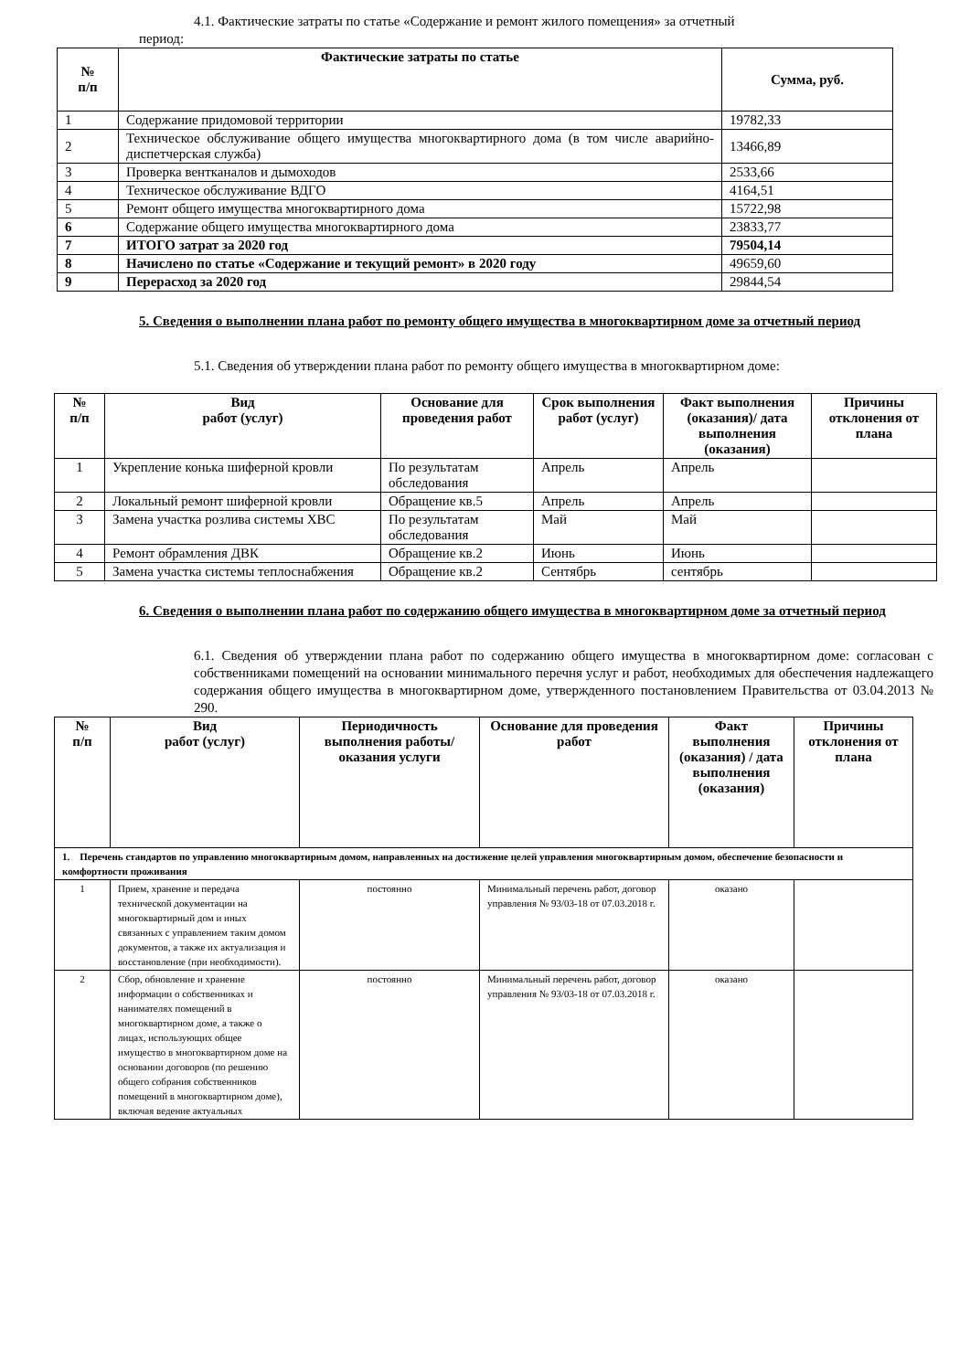4.1. Фактические затраты по статье «Содержание и ремонт жилого помещения» за отчетный
период:
| № п/п | Фактические затраты по статье | Сумма, руб. |
| --- | --- | --- |
| 1 | Содержание придомовой территории | 19782,33 |
| 2 | Техническое обслуживание общего имущества многоквартирного дома (в том числе аварийно-диспетчерская служба) | 13466,89 |
| 3 | Проверка вентканалов и дымоходов | 2533,66 |
| 4 | Техническое обслуживание ВДГО | 4164,51 |
| 5 | Ремонт общего имущества многоквартирного дома | 15722,98 |
| 6 | Содержание общего имущества многоквартирного дома | 23833,77 |
| 7 | ИТОГО затрат за 2020 год | 79504,14 |
| 8 | Начислено по статье «Содержание и текущий ремонт» в 2020 году | 49659,60 |
| 9 | Перерасход за 2020 год | 29844,54 |
5. Сведения о выполнении плана работ по ремонту общего имущества в многоквартирном доме за отчетный период
5.1. Сведения об утверждении плана работ по ремонту общего имущества в многоквартирном доме:
| № п/п | Вид работ (услуг) | Основание для проведения работ | Срок выполнения работ (услуг) | Факт выполнения (оказания)/ дата выполнения (оказания) | Причины отклонения от плана |
| --- | --- | --- | --- | --- | --- |
| 1 | Укрепление конька шиферной кровли | По результатам обследования | Апрель | Апрель | |
| 2 | Локальный ремонт шиферной кровли | Обращение кв.5 | Апрель | Апрель | |
| 3 | Замена участка розлива системы ХВС | По результатам обследования | Май | Май | |
| 4 | Ремонт обрамления ДВК | Обращение кв.2 | Июнь | Июнь | |
| 5 | Замена участка системы теплоснабжения | Обращение кв.2 | Сентябрь | сентябрь | |
6. Сведения о выполнении плана работ по содержанию общего имущества в многоквартирном доме за отчетный период
6.1. Сведения об утверждении плана работ по содержанию общего имущества в многоквартирном доме: согласован с собственниками помещений на основании минимального перечня услуг и работ, необходимых для обеспечения надлежащего содержания общего имущества в многоквартирном доме, утвержденного постановлением Правительства от 03.04.2013 № 290.
| № п/п | Вид работ (услуг) | Периодичность выполнения работы/оказания услуги | Основание для проведения работ | Факт выполнения (оказания) / дата выполнения (оказания) | Причины отклонения от плана |
| --- | --- | --- | --- | --- | --- |
| 1. Перечень стандартов по управлению многоквартирным домом, направленных на достижение целей управления многоквартирным домом, обеспечение безопасности и комфортности проживания | | | | | |
| 1 | Прием, хранение и передача технической документации на многоквартирный дом и иных связанных с управлением таким домом документов, а также их актуализация и восстановление (при необходимости). | постоянно | Минимальный перечень работ, договор управления № 93/03-18 от 07.03.2018 г. | оказано | |
| 2 | Сбор, обновление и хранение информации о собственниках и нанимателях помещений в многоквартирном доме, а также о лицах, использующих общее имущество в многоквартирном доме на основании договоров (по решению общего собрания собственников помещений в многоквартирном доме), включая ведение актуальных | постоянно | Минимальный перечень работ, договор управления № 93/03-18 от 07.03.2018 г. | оказано | |